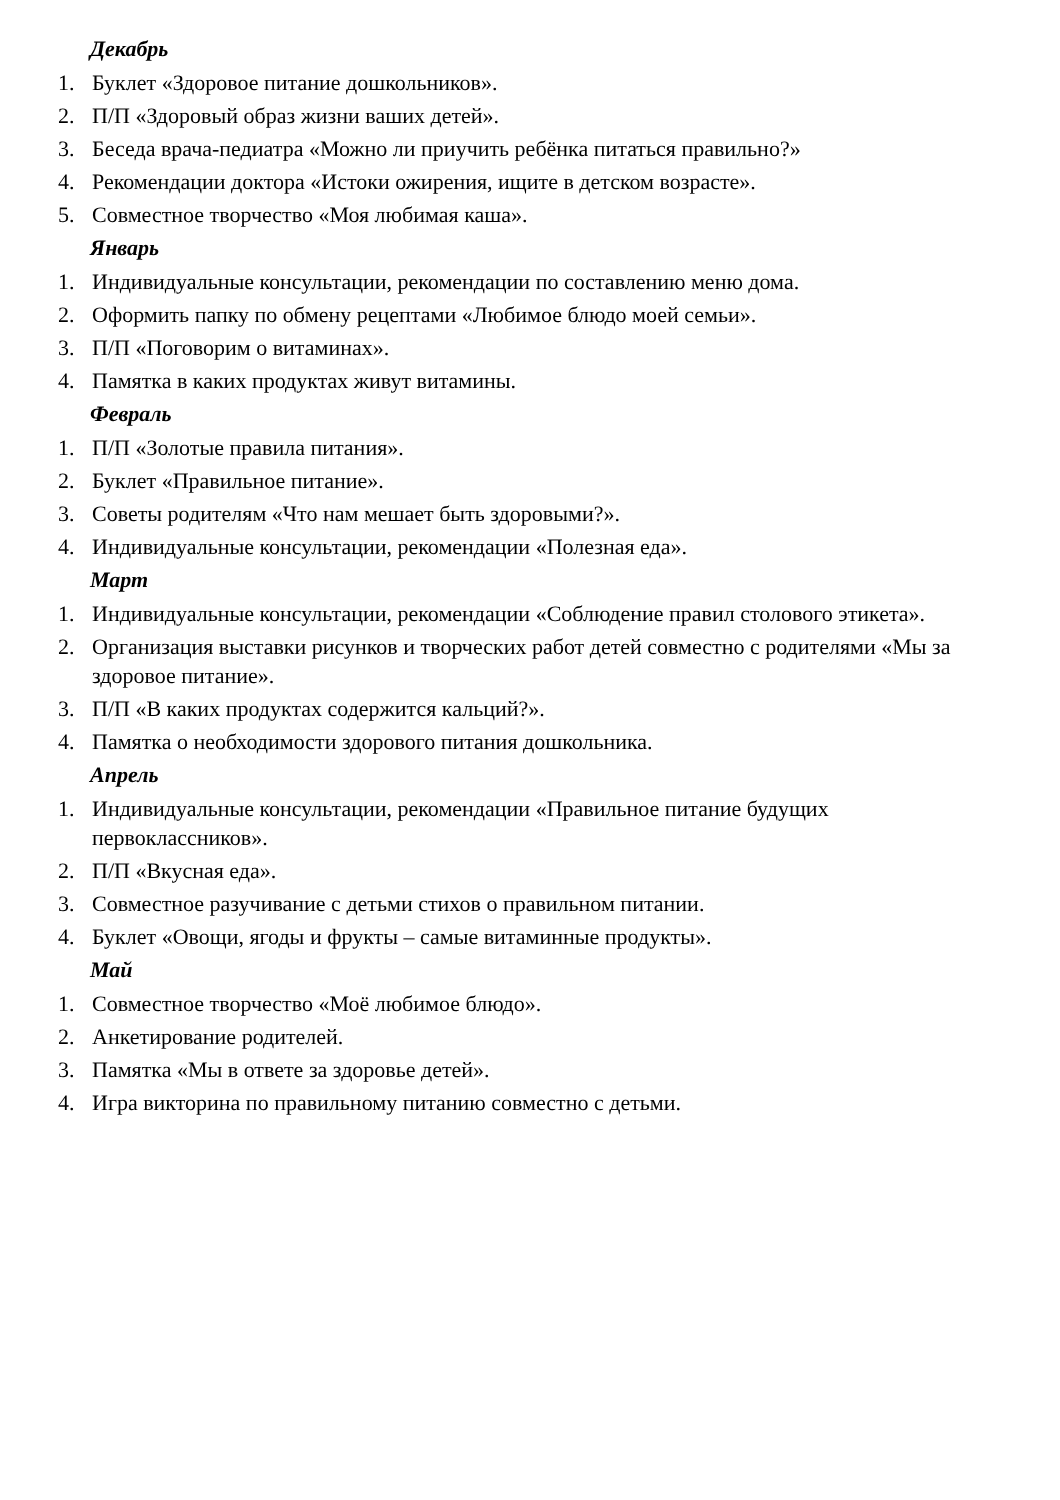Декабрь
1. Буклет «Здоровое питание дошкольников».
2. П/П «Здоровый образ жизни ваших детей».
3. Беседа врача-педиатра «Можно ли приучить ребёнка питаться правильно?»
4. Рекомендации доктора «Истоки ожирения, ищите в детском возрасте».
5. Совместное творчество «Моя любимая каша».
Январь
1. Индивидуальные консультации, рекомендации по составлению меню дома.
2. Оформить папку по обмену рецептами «Любимое блюдо моей семьи».
3. П/П «Поговорим о витаминах».
4. Памятка в каких продуктах живут витамины.
Февраль
1. П/П «Золотые правила питания».
2. Буклет «Правильное питание».
3. Советы родителям «Что нам мешает быть здоровыми?».
4. Индивидуальные консультации, рекомендации «Полезная еда».
Март
1. Индивидуальные консультации, рекомендации «Соблюдение правил столового этикета».
2. Организация выставки рисунков и творческих работ детей совместно с родителями «Мы за здоровое питание».
3. П/П «В каких продуктах содержится кальций?».
4. Памятка о необходимости здорового питания дошкольника.
Апрель
1. Индивидуальные консультации, рекомендации «Правильное питание будущих первоклассников».
2. П/П «Вкусная еда».
3. Совместное разучивание с детьми стихов о правильном питании.
4. Буклет «Овощи, ягоды и фрукты – самые витаминные продукты».
Май
1. Совместное творчество «Моё любимое блюдо».
2. Анкетирование родителей.
3. Памятка «Мы в ответе за здоровье детей».
4. Игра викторина по правильному питанию совместно с детьми.